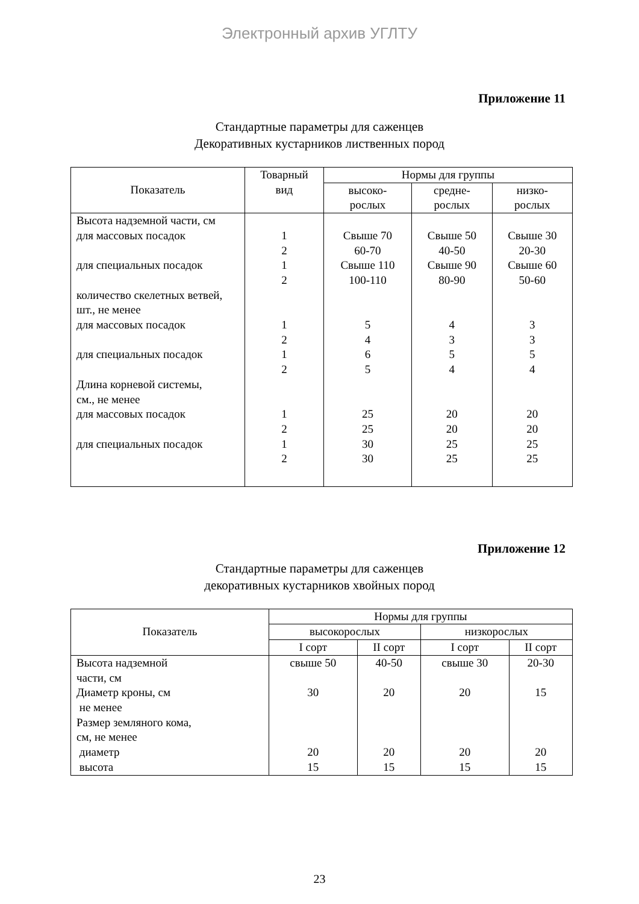Электронный архив УГЛТУ
Приложение 11
Стандартные параметры для саженцев
Декоративных кустарников лиственных пород
| Показатель | Товарный вид | Нормы для группы | | |
| --- | --- | --- | --- | --- |
| | | высоко- рослых | средне- рослых | низко- рослых |
| Высота надземной части, см для массовых посадок для специальных посадок количество скелетных ветвей, шт., не менее для массовых посадок для специальных посадок Длина корневой системы, см., не менее для массовых посадок для специальных посадок | 1 2 1 2 1 2 1 2 1 2 1 2 | Свыше 70 60-70 Свыше 110 100-110 5 4 6 5 25 25 30 30 | Свыше 50 40-50 Свыше 90 80-90 4 3 5 4 20 20 25 25 | Свыше 30 20-30 Свыше 60 50-60 3 3 5 4 20 20 25 25 |
Приложение 12
Стандартные параметры для саженцев
декоративных кустарников хвойных пород
| Показатель | Нормы для группы | | | |
| --- | --- | --- | --- | --- |
| | высокорослых | | низкорослых | |
| | I сорт | II сорт | I сорт | II сорт |
| Высота надземной части, см Диаметр кроны, см не менее Размер земляного кома, см, не менее диаметр высота | свыше 50 30 20 15 | 40-50 20 20 15 | свыше 30 20 20 15 | 20-30 15 20 15 |
23